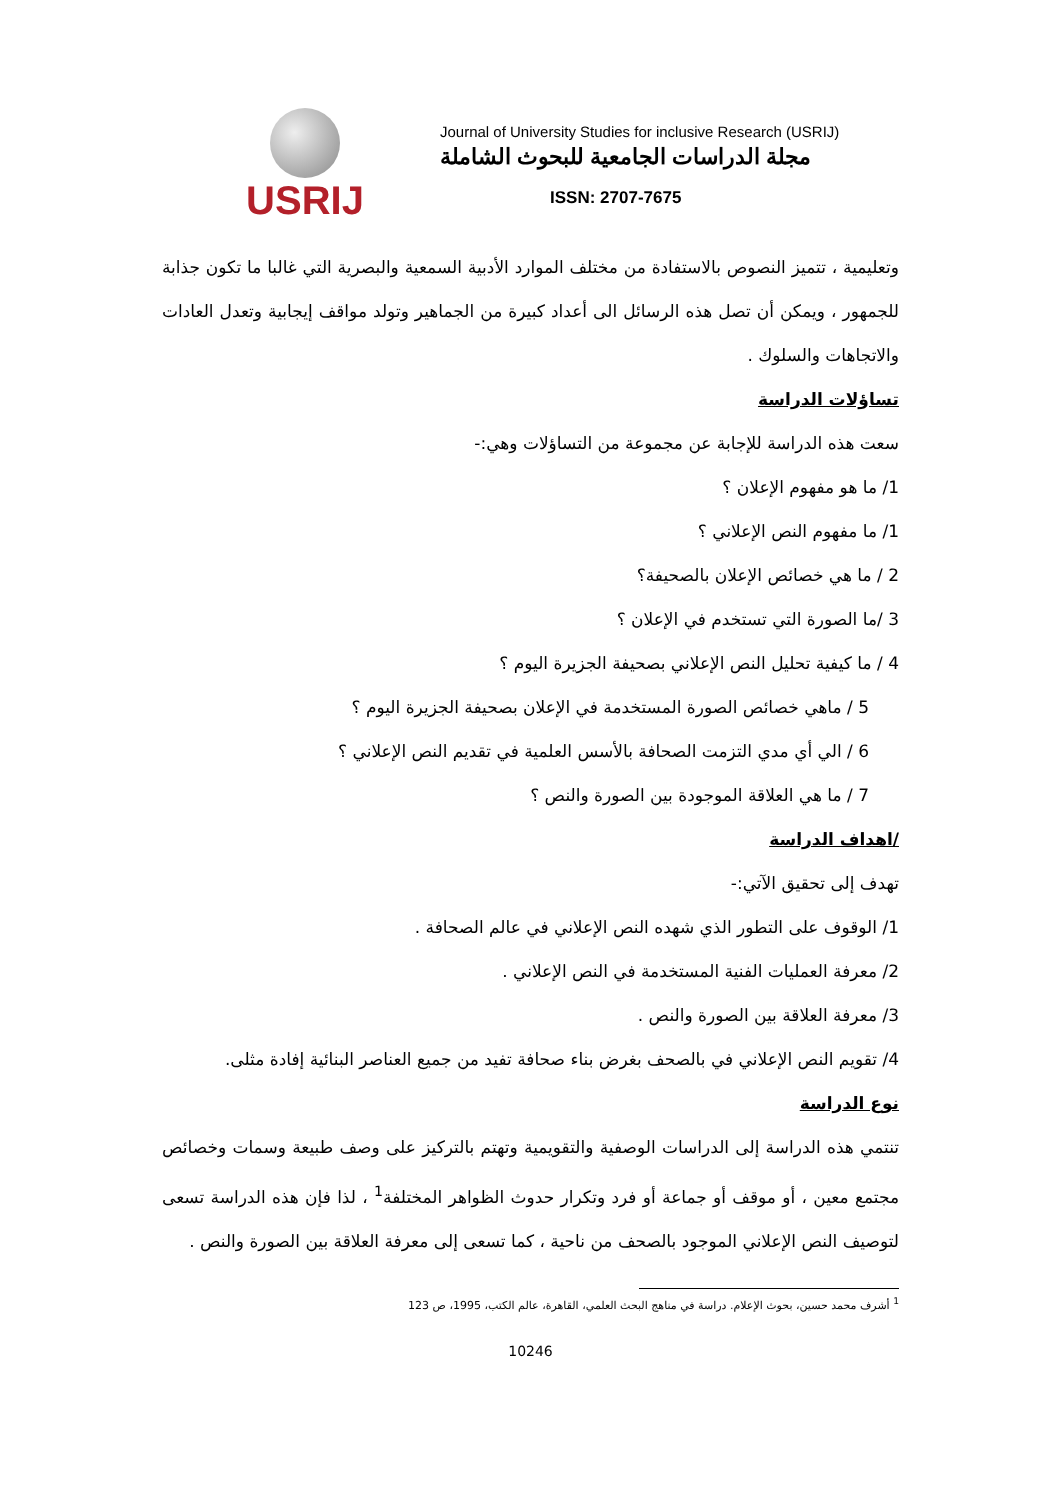USRIJ
Journal of University Studies for inclusive Research (USRIJ)
مجلة الدراسات الجامعية للبحوث الشاملة
ISSN: 2707-7675
وتعليمية ، تتميز النصوص بالاستفادة من مختلف الموارد الأدبية السمعية والبصرية التي غالبا ما تكون جذابة للجمهور ، ويمكن أن تصل هذه الرسائل الى أعداد كبيرة من الجماهير وتولد مواقف إيجابية وتعدل العادات والاتجاهات والسلوك .
تساؤلات الدراسة
سعت هذه الدراسة للإجابة عن مجموعة من التساؤلات وهي:-
1/ ما هو مفهوم الإعلان ؟
1/ ما مفهوم النص الإعلاني ؟
2 / ما هي خصائص الإعلان بالصحيفة؟
3 /ما الصورة التي تستخدم في الإعلان ؟
4 / ما كيفية تحليل النص الإعلاني بصحيفة الجزيرة اليوم ؟
5 / ماهي خصائص الصورة المستخدمة في الإعلان بصحيفة الجزيرة اليوم ؟
6 / الي أي مدي التزمت الصحافة بالأسس العلمية في تقديم النص الإعلاني ؟
7 / ما هي العلاقة الموجودة بين الصورة والنص ؟
/اهداف الدراسة
تهدف إلى تحقيق الآتي:-
1/ الوقوف على التطور الذي شهده النص الإعلاني في عالم الصحافة .
2/ معرفة العمليات الفنية المستخدمة في النص الإعلاني .
3/ معرفة العلاقة بين الصورة والنص .
4/ تقويم النص الإعلاني في بالصحف بغرض بناء صحافة تفيد من جميع العناصر البنائية إفادة مثلى.
نوع الدراسة
تنتمي هذه الدراسة إلى الدراسات الوصفية والتقويمية وتهتم بالتركيز على وصف طبيعة وسمات وخصائص مجتمع معين ، أو موقف أو جماعة أو فرد وتكرار حدوث الظواهر المختلفة<sup>1</sup> ، لذا فإن هذه الدراسة تسعى لتوصيف النص الإعلاني الموجود بالصحف من ناحية ، كما تسعى إلى معرفة العلاقة بين الصورة والنص .
<sup>1</sup> أشرف محمد حسين، بحوث الإعلام. دراسة في مناهج البحث العلمي، القاهرة، عالم الكتب، 1995، ص 123
10246